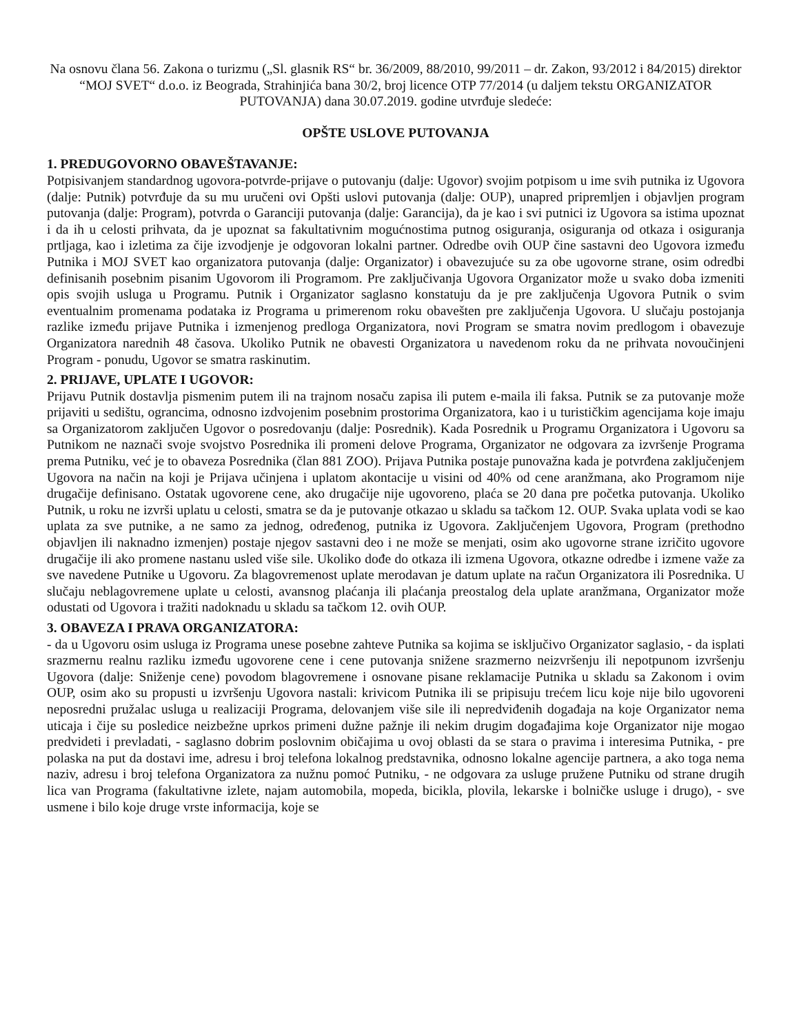Na osnovu člana 56. Zakona o turizmu („Sl. glasnik RS“ br. 36/2009, 88/2010, 99/2011 – dr. Zakon, 93/2012 i 84/2015) direktor “MOJ SVET“ d.o.o. iz Beograda, Strahinjića bana 30/2, broj licence OTP 77/2014 (u daljem tekstu ORGANIZATOR PUTOVANJA) dana 30.07.2019. godine utvrđuje sledeće:
OPŠTE USLOVE PUTOVANJA
1. PREDUGOVORNO OBAVEŠTAVANJE:
Potpisivanjem standardnog ugovora-potvrde-prijave o putovanju (dalje: Ugovor) svojim potpisom u ime svih putnika iz Ugovora (dalje: Putnik) potvrđuje da su mu uručeni ovi Opšti uslovi putovanja (dalje: OUP), unapred pripremljen i objavljen program putovanja (dalje: Program), potvrda o Garanciji putovanja (dalje: Garancija), da je kao i svi putnici iz Ugovora sa istima upoznat i da ih u celosti prihvata, da je upoznat sa fakultativnim mogućnostima putnog osiguranja, osiguranja od otkaza i osiguranja prtljaga, kao i izletima za čije izvodjenje je odgovoran lokalni partner. Odredbe ovih OUP čine sastavni deo Ugovora između Putnika i MOJ SVET kao organizatora putovanja (dalje: Organizator) i obavezujuće su za obe ugovorne strane, osim odredbi definisanih posebnim pisanim Ugovorom ili Programom. Pre zaključivanja Ugovora Organizator može u svako doba izmeniti opis svojih usluga u Programu. Putnik i Organizator saglasno konstatuju da je pre zaključenja Ugovora Putnik o svim eventualnim promenama podataka iz Programa u primerenom roku obavešten pre zaključenja Ugovora. U slučaju postojanja razlike između prijave Putnika i izmenjenog predloga Organizatora, novi Program se smatra novim predlogom i obavezuje Organizatora narednih 48 časova. Ukoliko Putnik ne obavesti Organizatora u navedenom roku da ne prihvata novoučinjeni Program - ponudu, Ugovor se smatra raskinutim.
2. PRIJAVE, UPLATE I UGOVOR:
Prijavu Putnik dostavlja pismenim putem ili na trajnom nosaču zapisa ili putem e-maila ili faksa. Putnik se za putovanje može prijaviti u sedištu, ograncima, odnosno izdvojenim posebnim prostorima Organizatora, kao i u turističkim agencijama koje imaju sa Organizatorom zaključen Ugovor o posredovanju (dalje: Posrednik). Kada Posrednik u Programu Organizatora i Ugovoru sa Putnikom ne naznači svoje svojstvo Posrednika ili promeni delove Programa, Organizator ne odgovara za izvršenje Programa prema Putniku, već je to obaveza Posrednika (član 881 ZOO). Prijava Putnika postaje punovažna kada je potvrđena zaključenjem Ugovora na način na koji je Prijava učinjena i uplatom akontacije u visini od 40% od cene aranžmana, ako Programom nije drugačije definisano. Ostatak ugovorene cene, ako drugačije nije ugovoreno, plaća se 20 dana pre početka putovanja. Ukoliko Putnik, u roku ne izvrši uplatu u celosti, smatra se da je putovanje otkazao u skladu sa tačkom 12. OUP. Svaka uplata vodi se kao uplata za sve putnike, a ne samo za jednog, određenog, putnika iz Ugovora. Zaključenjem Ugovora, Program (prethodno objavljen ili naknadno izmenjen) postaje njegov sastavni deo i ne može se menjati, osim ako ugovorne strane izričito ugovore drugačije ili ako promene nastanu usled više sile. Ukoliko dođe do otkaza ili izmena Ugovora, otkazne odredbe i izmene važe za sve navedene Putnike u Ugovoru. Za blagovremenost uplate merodavan je datum uplate na račun Organizatora ili Posrednika. U slučaju neblagovremene uplate u celosti, avansnog plaćanja ili plaćanja preostalog dela uplate aranžmana, Organizator može odustati od Ugovora i tražiti nadoknadu u skladu sa tačkom 12. ovih OUP.
3. OBAVEZA I PRAVA ORGANIZATORA:
- da u Ugovoru osim usluga iz Programa unese posebne zahteve Putnika sa kojima se isključivo Organizator saglasio, - da isplati srazmernu realnu razliku između ugovorene cene i cene putovanja snižene srazmerno neizvršenju ili nepotpunom izvršenju Ugovora (dalje: Sniženje cene) povodom blagovremene i osnovane pisane reklamacije Putnika u skladu sa Zakonom i ovim OUP, osim ako su propusti u izvršenju Ugovora nastali: krivicom Putnika ili se pripisuju trećem licu koje nije bilo ugovoreni neposredni pružalac usluga u realizaciji Programa, delovanjem više sile ili nepredviđenih događaja na koje Organizator nema uticaja i čije su posledice neizbežne uprkos primeni dužne pažnje ili nekim drugim događajima koje Organizator nije mogao predvideti i prevladati, - saglasno dobrim poslovnim običajima u ovoj oblasti da se stara o pravima i interesima Putnika, - pre polaska na put da dostavi ime, adresu i broj telefona lokalnog predstavnika, odnosno lokalne agencije partnera, a ako toga nema naziv, adresu i broj telefona Organizatora za nužnu pomoć Putniku, - ne odgovara za usluge pružene Putniku od strane drugih lica van Programa (fakultativne izlete, najam automobila, mopeda, bicikla, plovila, lekarske i bolničke usluge i drugo), - sve usmene i bilo koje druge vrste informacija, koje se